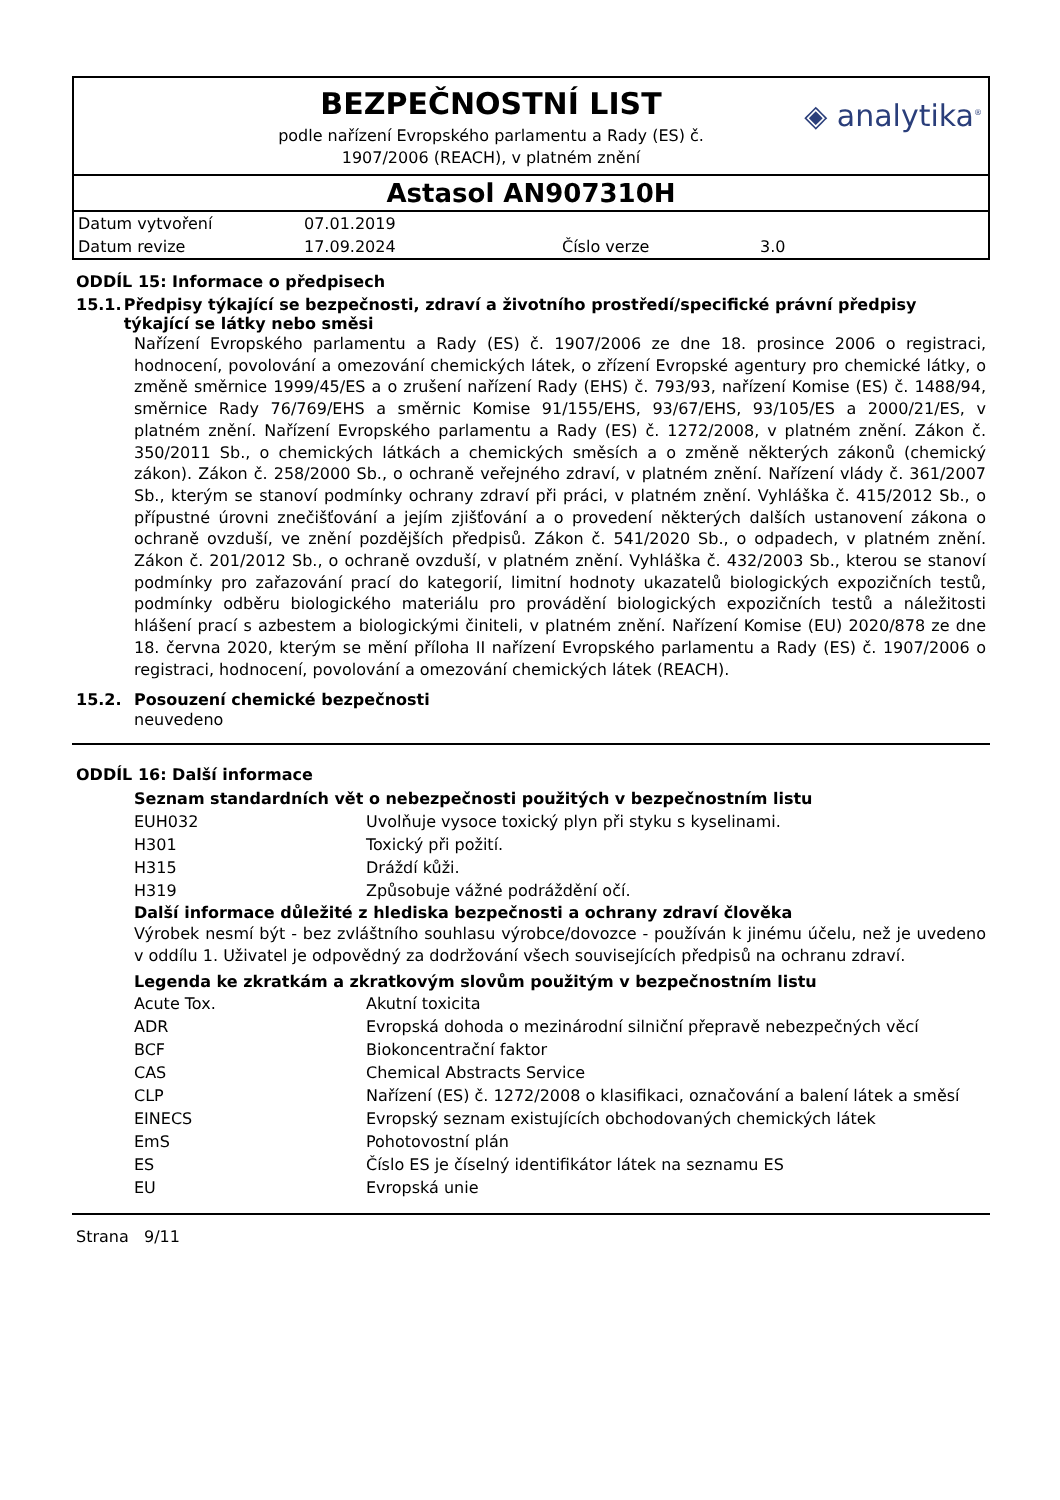BEZPEČNOSTNÍ LIST
podle nařízení Evropského parlamentu a Rady (ES) č.
1907/2006 (REACH), v platném znění
◈ analytika<sup>®</sup>
Astasol AN907310H
| Datum vytvoření | 07.01.2019 | | |
| Datum revize | 17.09.2024 | Číslo verze | 3.0 |
ODDÍL 15: Informace o předpisech
15.1. Předpisy týkající se bezpečnosti, zdraví a životního prostředí/specifické právní předpisy týkající se látky nebo směsi
Nařízení Evropského parlamentu a Rady (ES) č. 1907/2006 ze dne 18. prosince 2006 o registraci, hodnocení, povolování a omezování chemických látek, o zřízení Evropské agentury pro chemické látky, o změně směrnice 1999/45/ES a o zrušení nařízení Rady (EHS) č. 793/93, nařízení Komise (ES) č. 1488/94, směrnice Rady 76/769/EHS a směrnic Komise 91/155/EHS, 93/67/EHS, 93/105/ES a 2000/21/ES, v platném znění. Nařízení Evropského parlamentu a Rady (ES) č. 1272/2008, v platném znění. Zákon č. 350/2011 Sb., o chemických látkách a chemických směsích a o změně některých zákonů (chemický zákon). Zákon č. 258/2000 Sb., o ochraně veřejného zdraví, v platném znění. Nařízení vlády č. 361/2007 Sb., kterým se stanoví podmínky ochrany zdraví při práci, v platném znění. Vyhláška č. 415/2012 Sb., o přípustné úrovni znečišťování a jejím zjišťování a o provedení některých dalších ustanovení zákona o ochraně ovzduší, ve znění pozdějších předpisů. Zákon č. 541/2020 Sb., o odpadech, v platném znění. Zákon č. 201/2012 Sb., o ochraně ovzduší, v platném znění. Vyhláška č. 432/2003 Sb., kterou se stanoví podmínky pro zařazování prací do kategorií, limitní hodnoty ukazatelů biologických expozičních testů, podmínky odběru biologického materiálu pro provádění biologických expozičních testů a náležitosti hlášení prací s azbestem a biologickými činiteli, v platném znění. Nařízení Komise (EU) 2020/878 ze dne 18. června 2020, kterým se mění příloha II nařízení Evropského parlamentu a Rady (ES) č. 1907/2006 o registraci, hodnocení, povolování a omezování chemických látek (REACH).
15.2. Posouzení chemické bezpečnosti
neuvedeno
ODDÍL 16: Další informace
Seznam standardních vět o nebezpečnosti použitých v bezpečnostním listu
| EUH032 | Uvolňuje vysoce toxický plyn při styku s kyselinami. |
| H301 | Toxický při požití. |
| H315 | Dráždí kůži. |
| H319 | Způsobuje vážné podráždění očí. |
Další informace důležité z hlediska bezpečnosti a ochrany zdraví člověka
Výrobek nesmí být - bez zvláštního souhlasu výrobce/dovozce - používán k jinému účelu, než je uvedeno v oddílu 1. Uživatel je odpovědný za dodržování všech souvisejících předpisů na ochranu zdraví.
Legenda ke zkratkám a zkratkovým slovům použitým v bezpečnostním listu
| Acute Tox. | Akutní toxicita |
| ADR | Evropská dohoda o mezinárodní silniční přepravě nebezpečných věcí |
| BCF | Biokoncentrační faktor |
| CAS | Chemical Abstracts Service |
| CLP | Nařízení (ES) č. 1272/2008 o klasifikaci, označování a balení látek a směsí |
| EINECS | Evropský seznam existujících obchodovaných chemických látek |
| EmS | Pohotovostní plán |
| ES | Číslo ES je číselný identifikátor látek na seznamu ES |
| EU | Evropská unie |
Strana 9/11